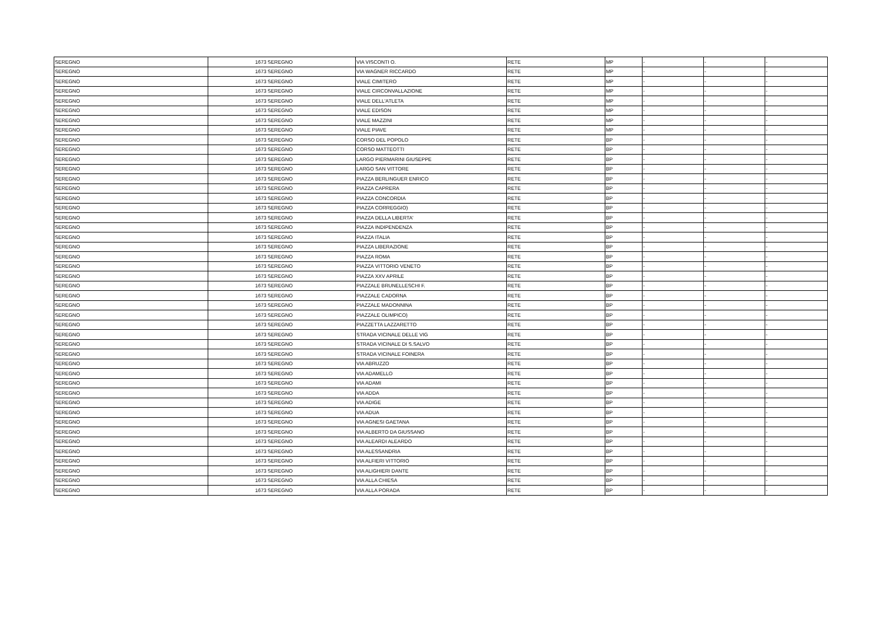| SEREGNO | 1673 | SEREGNO | VIA VISCONTI O. | RETE | MP | - | - | - |
| SEREGNO | 1673 | SEREGNO | VIA WAGNER RICCARDO | RETE | MP | - | - | - |
| SEREGNO | 1673 | SEREGNO | VIALE CIMITERO | RETE | MP | - | - | - |
| SEREGNO | 1673 | SEREGNO | VIALE CIRCONVALLAZIONE | RETE | MP | - | - | - |
| SEREGNO | 1673 | SEREGNO | VIALE DELL'ATLETA | RETE | MP | - | - | - |
| SEREGNO | 1673 | SEREGNO | VIALE EDISON | RETE | MP | - | - | - |
| SEREGNO | 1673 | SEREGNO | VIALE MAZZINI | RETE | MP | - | - | - |
| SEREGNO | 1673 | SEREGNO | VIALE PIAVE | RETE | MP | - | - | - |
| SEREGNO | 1673 | SEREGNO | CORSO DEL POPOLO | RETE | BP | - | - | - |
| SEREGNO | 1673 | SEREGNO | CORSO MATTEOTTI | RETE | BP | - | - | - |
| SEREGNO | 1673 | SEREGNO | LARGO PIERMARINI GIUSEPPE | RETE | BP | - | - | - |
| SEREGNO | 1673 | SEREGNO | LARGO SAN VITTORE | RETE | BP | - | - | - |
| SEREGNO | 1673 | SEREGNO | PIAZZA BERLINGUER ENRICO | RETE | BP | - | - | - |
| SEREGNO | 1673 | SEREGNO | PIAZZA CAPRERA | RETE | BP | - | - | - |
| SEREGNO | 1673 | SEREGNO | PIAZZA CONCORDIA | RETE | BP | - | - | - |
| SEREGNO | 1673 | SEREGNO | PIAZZA CORREGGIO) | RETE | BP | - | - | - |
| SEREGNO | 1673 | SEREGNO | PIAZZA DELLA LIBERTA' | RETE | BP | - | - | - |
| SEREGNO | 1673 | SEREGNO | PIAZZA INDIPENDENZA | RETE | BP | - | - | - |
| SEREGNO | 1673 | SEREGNO | PIAZZA ITALIA | RETE | BP | - | - | - |
| SEREGNO | 1673 | SEREGNO | PIAZZA LIBERAZIONE | RETE | BP | - | - | - |
| SEREGNO | 1673 | SEREGNO | PIAZZA ROMA | RETE | BP | - | - | - |
| SEREGNO | 1673 | SEREGNO | PIAZZA VITTORIO VENETO | RETE | BP | - | - | - |
| SEREGNO | 1673 | SEREGNO | PIAZZA XXV APRILE | RETE | BP | - | - | - |
| SEREGNO | 1673 | SEREGNO | PIAZZALE BRUNELLESCHI F. | RETE | BP | - | - | - |
| SEREGNO | 1673 | SEREGNO | PIAZZALE CADORNA | RETE | BP | - | - | - |
| SEREGNO | 1673 | SEREGNO | PIAZZALE MADONNINA | RETE | BP | - | - | - |
| SEREGNO | 1673 | SEREGNO | PIAZZALE OLIMPICO) | RETE | BP | - | - | - |
| SEREGNO | 1673 | SEREGNO | PIAZZETTA LAZZARETTO | RETE | BP | - | - | - |
| SEREGNO | 1673 | SEREGNO | STRADA VICINALE DELLE VIG | RETE | BP | - | - | - |
| SEREGNO | 1673 | SEREGNO | STRADA VICINALE DI S.SALVO | RETE | BP | - | - | - |
| SEREGNO | 1673 | SEREGNO | STRADA VICINALE FOINERA | RETE | BP | - | - | - |
| SEREGNO | 1673 | SEREGNO | VIA ABRUZZO | RETE | BP | - | - | - |
| SEREGNO | 1673 | SEREGNO | VIA ADAMELLO | RETE | BP | - | - | - |
| SEREGNO | 1673 | SEREGNO | VIA ADAMI | RETE | BP | - | - | - |
| SEREGNO | 1673 | SEREGNO | VIA ADDA | RETE | BP | - | - | - |
| SEREGNO | 1673 | SEREGNO | VIA ADIGE | RETE | BP | - | - | - |
| SEREGNO | 1673 | SEREGNO | VIA ADUA | RETE | BP | - | - | - |
| SEREGNO | 1673 | SEREGNO | VIA AGNESI GAETANA | RETE | BP | - | - | - |
| SEREGNO | 1673 | SEREGNO | VIA ALBERTO DA GIUSSANO | RETE | BP | - | - | - |
| SEREGNO | 1673 | SEREGNO | VIA ALEARDI ALEARDO | RETE | BP | - | - | - |
| SEREGNO | 1673 | SEREGNO | VIA ALESSANDRIA | RETE | BP | - | - | - |
| SEREGNO | 1673 | SEREGNO | VIA ALFIERI VITTORIO | RETE | BP | - | - | - |
| SEREGNO | 1673 | SEREGNO | VIA ALIGHIERI DANTE | RETE | BP | - | - | - |
| SEREGNO | 1673 | SEREGNO | VIA ALLA CHIESA | RETE | BP | - | - | - |
| SEREGNO | 1673 | SEREGNO | VIA ALLA PORADA | RETE | BP | - | - | - |